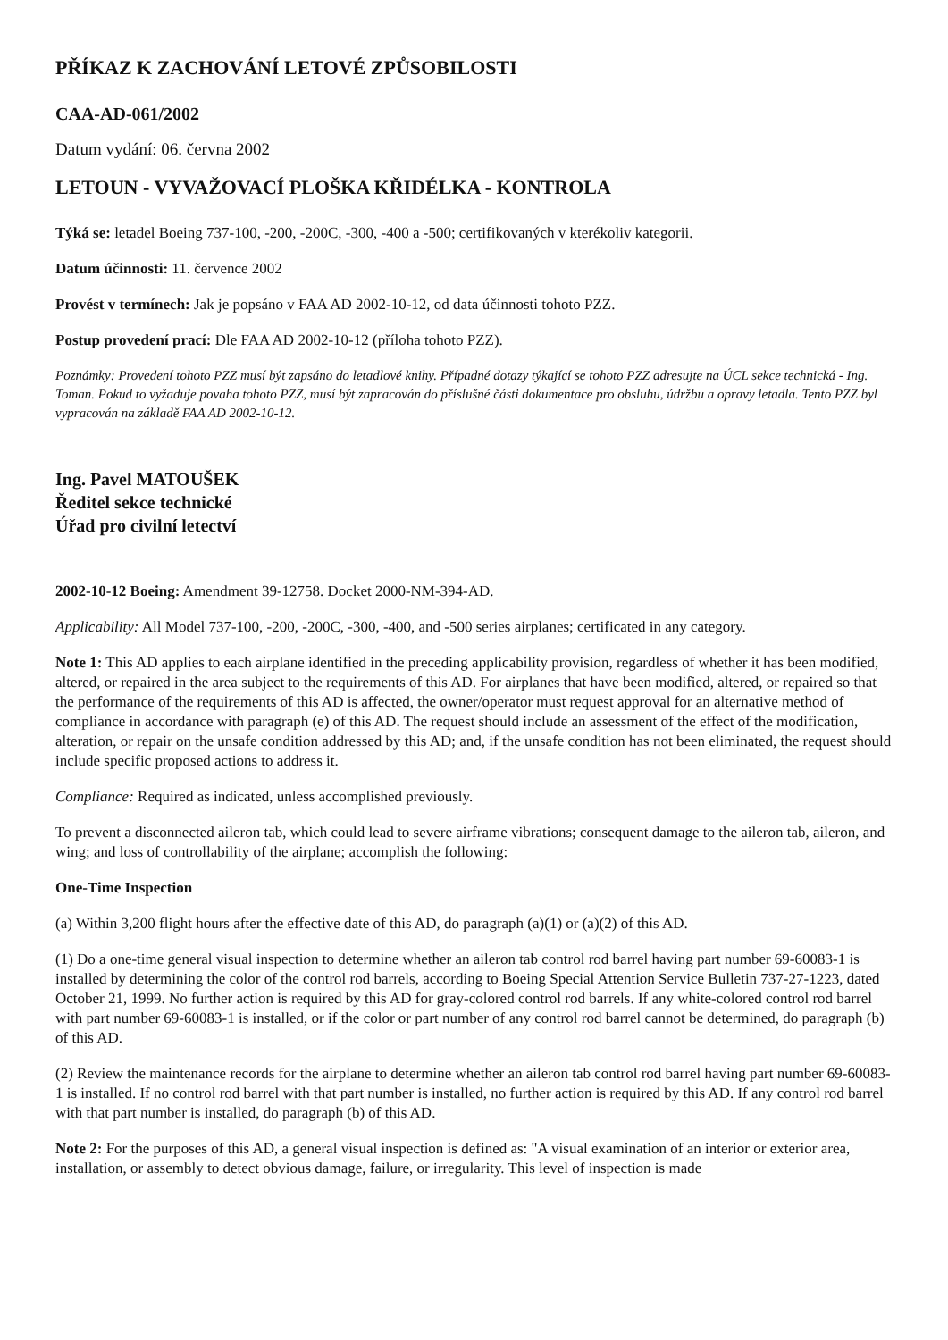PŘÍKAZ K ZACHOVÁNÍ LETOVÉ ZPŮSOBILOSTI
CAA-AD-061/2002
Datum vydání: 06. června 2002
LETOUN - VYVAŽOVACÍ PLOŠKA KŘIDÉLKA - KONTROLA
Týká se: letadel Boeing 737-100, -200, -200C, -300, -400 a -500; certifikovaných v kterékoliv kategorii.
Datum účinnosti: 11. července 2002
Provést v termínech: Jak je popsáno v FAA AD 2002-10-12, od data účinnosti tohoto PZZ.
Postup provedení prací: Dle FAA AD 2002-10-12 (příloha tohoto PZZ).
Poznámky: Provedení tohoto PZZ musí být zapsáno do letadlové knihy. Případné dotazy týkající se tohoto PZZ adresujte na ÚCL sekce technická - Ing. Toman. Pokud to vyžaduje povaha tohoto PZZ, musí být zapracován do příslušné části dokumentace pro obsluhu, údržbu a opravy letadla. Tento PZZ byl vypracován na základě FAA AD 2002-10-12.
Ing. Pavel MATOUŠEK
Ředitel sekce technické
Úřad pro civilní letectví
2002-10-12 Boeing: Amendment 39-12758. Docket 2000-NM-394-AD.
Applicability: All Model 737-100, -200, -200C, -300, -400, and -500 series airplanes; certificated in any category.
Note 1: This AD applies to each airplane identified in the preceding applicability provision, regardless of whether it has been modified, altered, or repaired in the area subject to the requirements of this AD. For airplanes that have been modified, altered, or repaired so that the performance of the requirements of this AD is affected, the owner/operator must request approval for an alternative method of compliance in accordance with paragraph (e) of this AD. The request should include an assessment of the effect of the modification, alteration, or repair on the unsafe condition addressed by this AD; and, if the unsafe condition has not been eliminated, the request should include specific proposed actions to address it.
Compliance: Required as indicated, unless accomplished previously.
To prevent a disconnected aileron tab, which could lead to severe airframe vibrations; consequent damage to the aileron tab, aileron, and wing; and loss of controllability of the airplane; accomplish the following:
One-Time Inspection
(a) Within 3,200 flight hours after the effective date of this AD, do paragraph (a)(1) or (a)(2) of this AD.
(1) Do a one-time general visual inspection to determine whether an aileron tab control rod barrel having part number 69-60083-1 is installed by determining the color of the control rod barrels, according to Boeing Special Attention Service Bulletin 737-27-1223, dated October 21, 1999. No further action is required by this AD for gray-colored control rod barrels. If any white-colored control rod barrel with part number 69-60083-1 is installed, or if the color or part number of any control rod barrel cannot be determined, do paragraph (b) of this AD.
(2) Review the maintenance records for the airplane to determine whether an aileron tab control rod barrel having part number 69-60083-1 is installed. If no control rod barrel with that part number is installed, no further action is required by this AD. If any control rod barrel with that part number is installed, do paragraph (b) of this AD.
Note 2: For the purposes of this AD, a general visual inspection is defined as: "A visual examination of an interior or exterior area, installation, or assembly to detect obvious damage, failure, or irregularity. This level of inspection is made